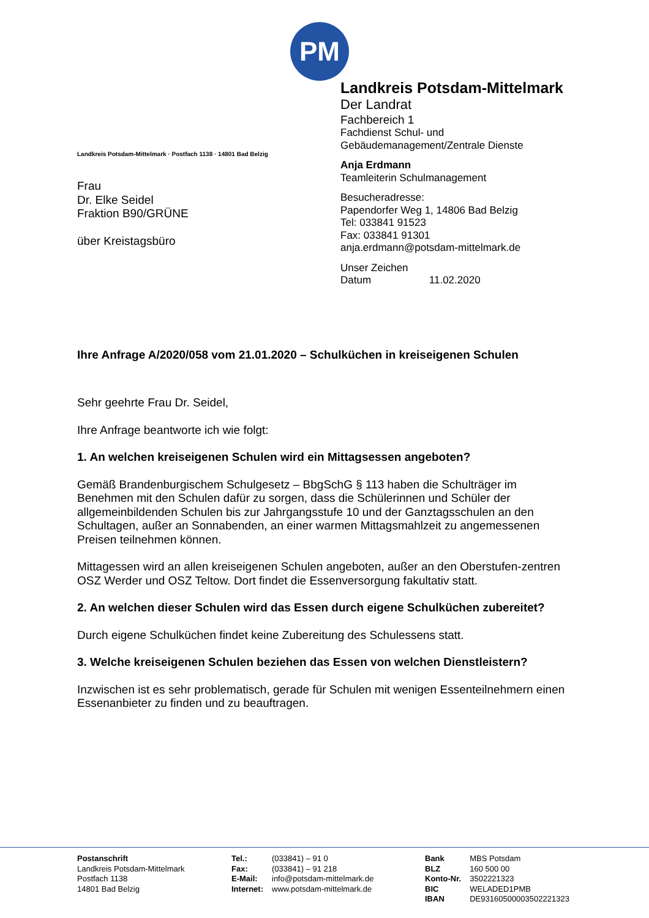PM
Landkreis Potsdam-Mittelmark · Postfach 1138 · 14801 Bad Belzig
Frau
Dr. Elke Seidel
Fraktion B90/GRÜNE
über Kreistagsbüro
Landkreis Potsdam-Mittelmark
Der Landrat
Fachbereich 1
Fachdienst Schul- und
Gebäudemanagement/Zentrale Dienste
Anja Erdmann
Teamleiterin Schulmanagement
Besucheradresse:
Papendorfer Weg 1, 14806 Bad Belzig
Tel: 033841 91523
Fax: 033841 91301
anja.erdmann@potsdam-mittelmark.de
Unser Zeichen
Datum 11.02.2020
Ihre Anfrage A/2020/058 vom 21.01.2020 – Schulküchen in kreiseigenen Schulen
Sehr geehrte Frau Dr. Seidel,
Ihre Anfrage beantworte ich wie folgt:
1. An welchen kreiseigenen Schulen wird ein Mittagsessen angeboten?
Gemäß Brandenburgischem Schulgesetz – BbgSchG § 113 haben die Schulträger im Benehmen mit den Schulen dafür zu sorgen, dass die Schülerinnen und Schüler der allgemeinbildenden Schulen bis zur Jahrgangsstufe 10 und der Ganztagsschulen an den Schultagen, außer an Sonnabenden, an einer warmen Mittagsmahlzeit zu angemessenen Preisen teilnehmen können.
Mittagessen wird an allen kreiseigenen Schulen angeboten, außer an den Oberstufen-zentren OSZ Werder und OSZ Teltow. Dort findet die Essenversorgung fakultativ statt.
2. An welchen dieser Schulen wird das Essen durch eigene Schulküchen zubereitet?
Durch eigene Schulküchen findet keine Zubereitung des Schulessens statt.
3. Welche kreiseigenen Schulen beziehen das Essen von welchen Dienstleistern?
Inzwischen ist es sehr problematisch, gerade für Schulen mit wenigen Essenteilnehmern einen Essenanbieter zu finden und zu beauftragen.
Postanschrift
Landkreis Potsdam-Mittelmark
Postfach 1138
14801 Bad Belzig
| Tel.: | (033841) – 91 0 |
| Fax: | (033841) – 91 218 |
| E-Mail: | info@potsdam-mittelmark.de |
| Internet: | www.potsdam-mittelmark.de |
| Bank | MBS Potsdam |
| BLZ | 160 500 00 |
| Konto-Nr. | 3502221323 |
| BIC | WELADED1PMB |
| IBAN | DE93160500003502221323 |